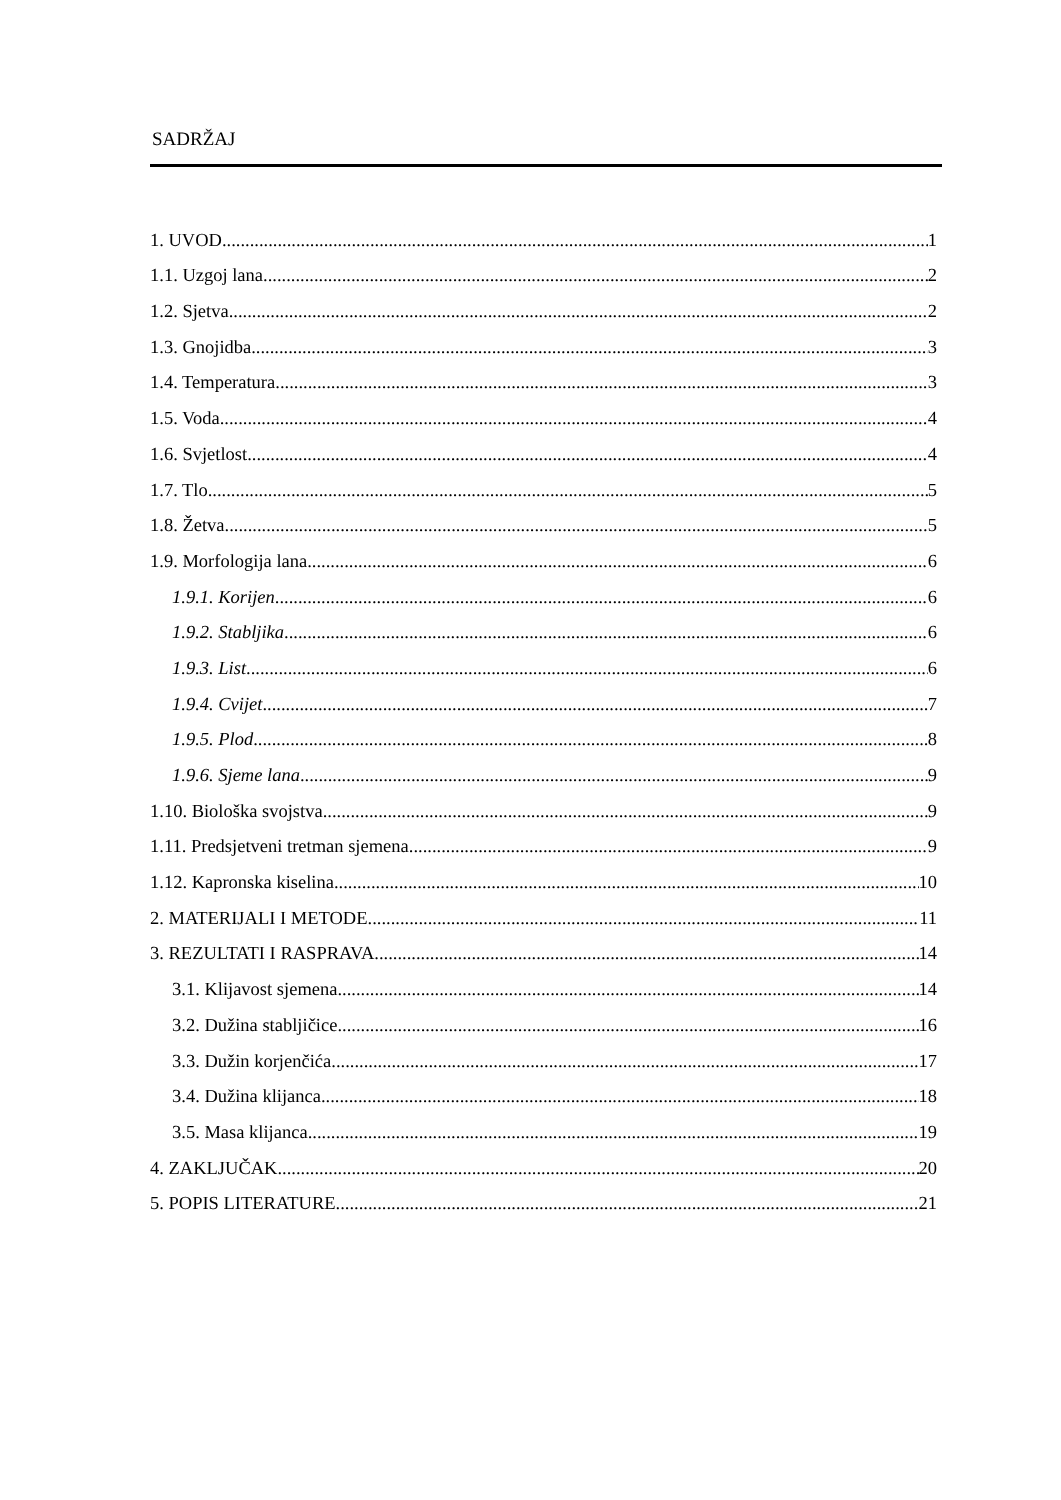SADRŽAJ
1. UVOD 1
1.1. Uzgoj lana 2
1.2. Sjetva 2
1.3. Gnojidba 3
1.4. Temperatura 3
1.5. Voda 4
1.6. Svjetlost 4
1.7. Tlo 5
1.8. Žetva 5
1.9. Morfologija lana 6
1.9.1. Korijen 6
1.9.2. Stabljika 6
1.9.3. List 6
1.9.4. Cvijet 7
1.9.5. Plod 8
1.9.6. Sjeme lana 9
1.10. Biološka svojstva 9
1.11. Predsjetveni tretman sjemena 9
1.12. Kapronska kiselina 10
2. MATERIJALI I METODE 11
3. REZULTATI I RASPRAVA 14
3.1. Klijavost sjemena 14
3.2. Dužina stabljičice 16
3.3. Dužin korjenčića 17
3.4. Dužina klijanca 18
3.5. Masa klijanca 19
4. ZAKLJUČAK 20
5. POPIS LITERATURE 21